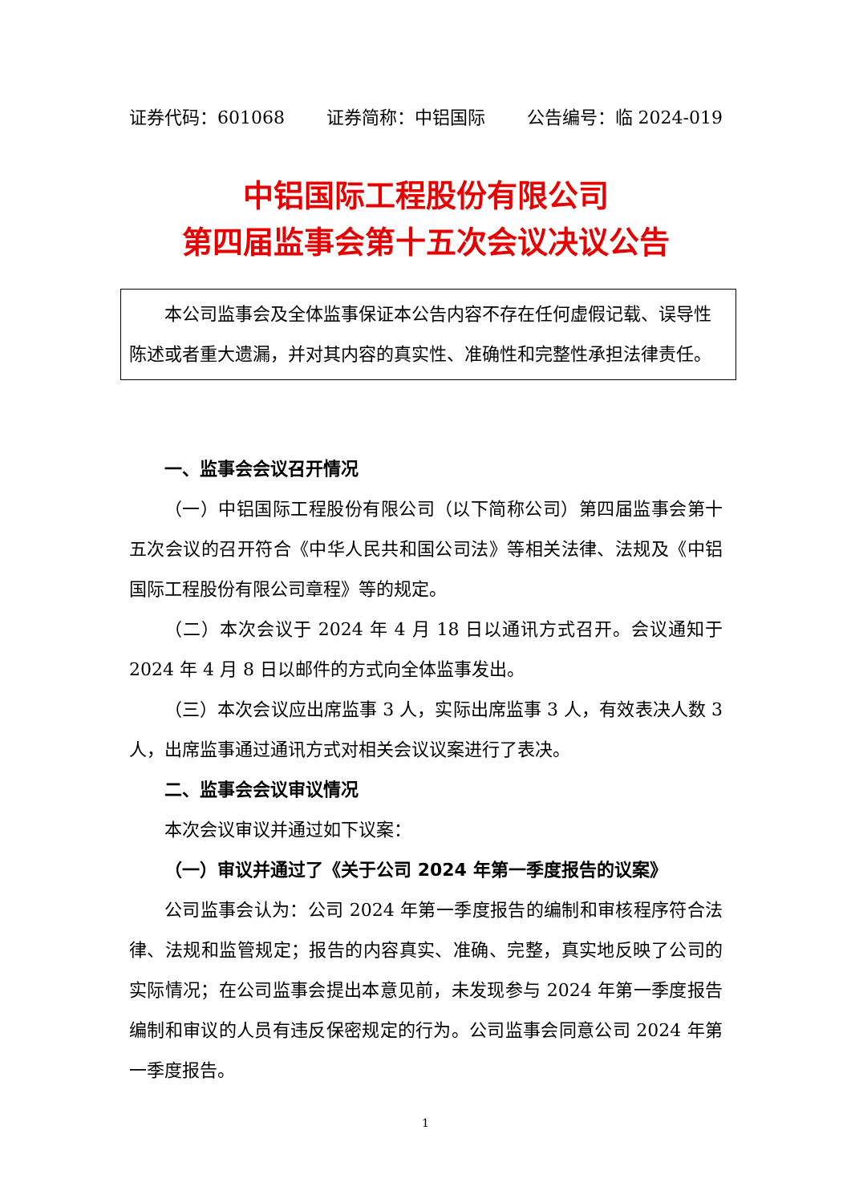证券代码：601068 证券简称：中铝国际 公告编号：临 2024-019
中铝国际工程股份有限公司
第四届监事会第十五次会议决议公告
本公司监事会及全体监事保证本公告内容不存在任何虚假记载、误导性陈述或者重大遗漏，并对其内容的真实性、准确性和完整性承担法律责任。
一、监事会会议召开情况
（一）中铝国际工程股份有限公司（以下简称公司）第四届监事会第十五次会议的召开符合《中华人民共和国公司法》等相关法律、法规及《中铝国际工程股份有限公司章程》等的规定。
（二）本次会议于 2024 年 4 月 18 日以通讯方式召开。会议通知于 2024 年 4 月 8 日以邮件的方式向全体监事发出。
（三）本次会议应出席监事 3 人，实际出席监事 3 人，有效表决人数 3 人，出席监事通过通讯方式对相关会议议案进行了表决。
二、监事会会议审议情况
本次会议审议并通过如下议案：
（一）审议并通过了《关于公司 2024 年第一季度报告的议案》
公司监事会认为：公司 2024 年第一季度报告的编制和审核程序符合法律、法规和监管规定；报告的内容真实、准确、完整，真实地反映了公司的实际情况；在公司监事会提出本意见前，未发现参与 2024 年第一季度报告编制和审议的人员有违反保密规定的行为。公司监事会同意公司 2024 年第一季度报告。
1